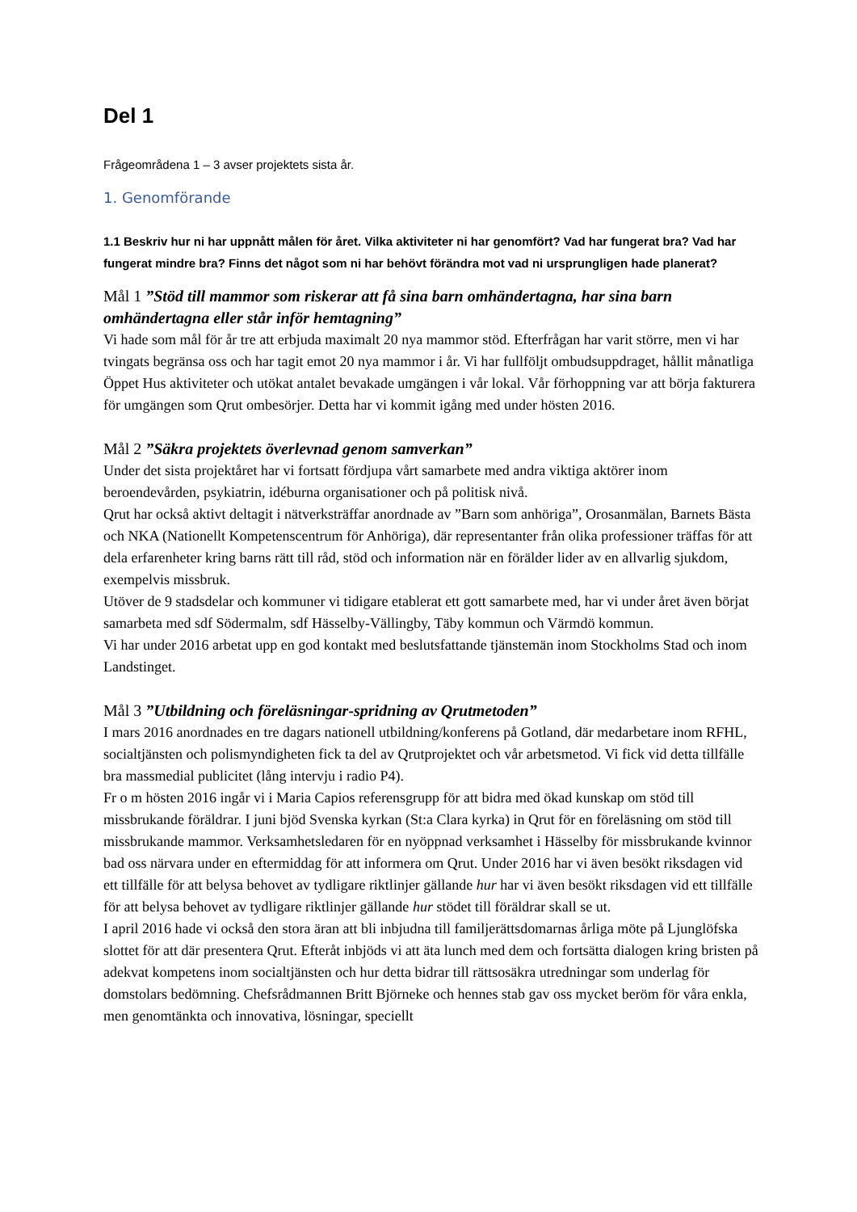Del 1
Frågeområdena 1 – 3 avser projektets sista år.
1. Genomförande
1.1 Beskriv hur ni har uppnått målen för året. Vilka aktiviteter ni har genomfört? Vad har fungerat bra? Vad har fungerat mindre bra? Finns det något som ni har behövt förändra mot vad ni ursprungligen hade planerat?
Mål 1 ”Stöd till mammor som riskerar att få sina barn omhändertagna, har sina barn omhändertagna eller står inför hemtagning”
Vi hade som mål för år tre att erbjuda maximalt 20 nya mammor stöd. Efterfrågan har varit större, men vi har tvingats begränsa oss och har tagit emot 20 nya mammor i år. Vi har fullföljt ombudsuppdraget, hållit månatliga Öppet Hus aktiviteter och utökat antalet bevakade umgängen i vår lokal. Vår förhoppning var att börja fakturera för umgängen som Qrut ombesörjer. Detta har vi kommit igång med under hösten 2016.
Mål 2 ”Säkra projektets överlevnad genom samverkan”
Under det sista projektåret har vi fortsatt fördjupa vårt samarbete med andra viktiga aktörer inom beroendevården, psykiatrin, idéburna organisationer och på politisk nivå.
Qrut har också aktivt deltagit i nätverksträffar anordnade av ”Barn som anhöriga”, Orosanmälan, Barnets Bästa och NKA (Nationellt Kompetenscentrum för Anhöriga), där representanter från olika professioner träffas för att dela erfarenheter kring barns rätt till råd, stöd och information när en förälder lider av en allvarlig sjukdom, exempelvis missbruk.
Utöver de 9 stadsdelar och kommuner vi tidigare etablerat ett gott samarbete med, har vi under året även börjat samarbeta med sdf Södermalm, sdf Hässelby-Vällingby, Täby kommun och Värmdö kommun.
Vi har under 2016 arbetat upp en god kontakt med beslutsfattande tjänstemän inom Stockholms Stad och inom Landstinget.
Mål 3 ”Utbildning och föreläsningar-spridning av Qrutmetoden”
I mars 2016 anordnades en tre dagars nationell utbildning/konferens på Gotland, där medarbetare inom RFHL, socialtjänsten och polismyndigheten fick ta del av Qrutprojektet och vår arbetsmetod. Vi fick vid detta tillfälle bra massmedial publicitet (lång intervju i radio P4).
Fr o m hösten 2016 ingår vi i Maria Capios referensgrupp för att bidra med ökad kunskap om stöd till missbrukande föräldrar. I juni bjöd Svenska kyrkan (St:a Clara kyrka) in Qrut för en föreläsning om stöd till missbrukande mammor. Verksamhetsledaren för en nyöppnad verksamhet i Hässelby för missbrukande kvinnor bad oss närvara under en eftermiddag för att informera om Qrut. Under 2016 har vi även besökt riksdagen vid ett tillfälle för att belysa behovet av tydligare riktlinjer gällande hur har vi även besökt riksdagen vid ett tillfälle för att belysa behovet av tydligare riktlinjer gällande hur stödet till föräldrar skall se ut.
I april 2016 hade vi också den stora äran att bli inbjudna till familjerättsdomarnas årliga möte på Ljunglöfska slottet för att där presentera Qrut. Efteråt inbjöds vi att äta lunch med dem och fortsätta dialogen kring bristen på adekvat kompetens inom socialtjänsten och hur detta bidrar till rättsosäkra utredningar som underlag för domstolars bedömning. Chefsrådmannen Britt Björneke och hennes stab gav oss mycket beröm för våra enkla, men genomtänkta och innovativa, lösningar, speciellt